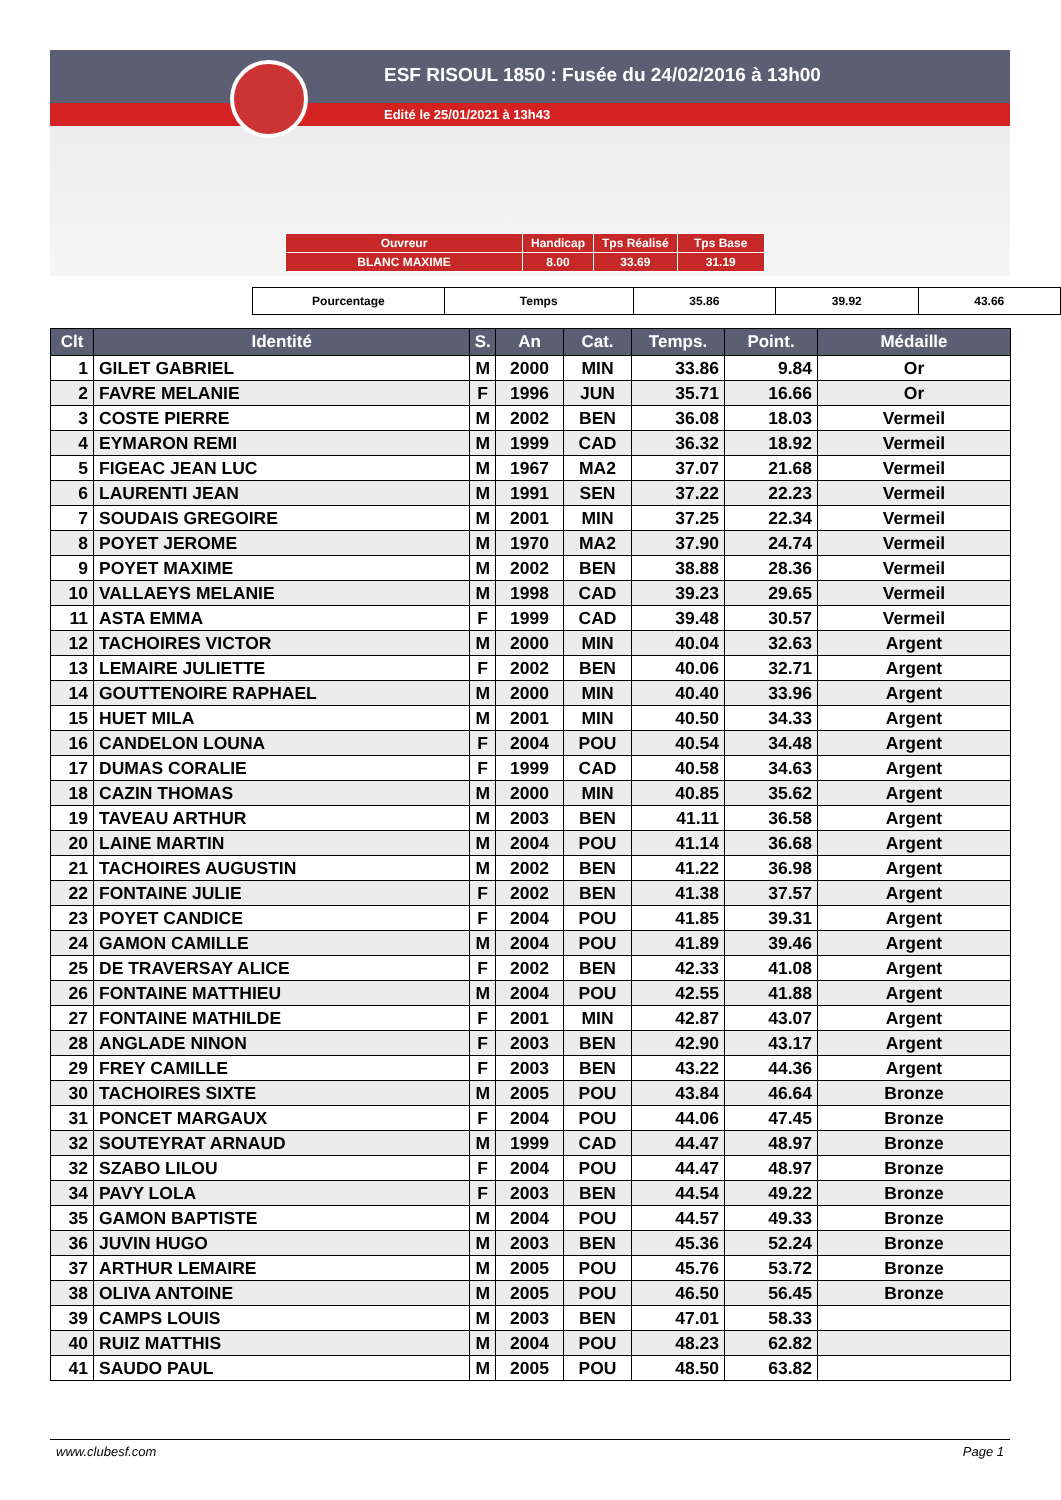ESF RISOUL 1850 : Fusée du 24/02/2016 à 13h00
Edité le 25/01/2021 à 13h43
| Ouvreur | Handicap | Tps Réalisé | Tps Base |
| BLANC MAXIME | 8.00 | 33.69 | 31.19 |
| Pourcentage | Temps | 35.86 | 39.92 | 43.66 |
| Clt | Identité | S. | An | Cat. | Temps. | Point. | Médaille |
| --- | --- | --- | --- | --- | --- | --- | --- |
| 1 | GILET GABRIEL | M | 2000 | MIN | 33.86 | 9.84 | Or |
| 2 | FAVRE MELANIE | F | 1996 | JUN | 35.71 | 16.66 | Or |
| 3 | COSTE PIERRE | M | 2002 | BEN | 36.08 | 18.03 | Vermeil |
| 4 | EYMARON REMI | M | 1999 | CAD | 36.32 | 18.92 | Vermeil |
| 5 | FIGEAC JEAN LUC | M | 1967 | MA2 | 37.07 | 21.68 | Vermeil |
| 6 | LAURENTI JEAN | M | 1991 | SEN | 37.22 | 22.23 | Vermeil |
| 7 | SOUDAIS GREGOIRE | M | 2001 | MIN | 37.25 | 22.34 | Vermeil |
| 8 | POYET JEROME | M | 1970 | MA2 | 37.90 | 24.74 | Vermeil |
| 9 | POYET MAXIME | M | 2002 | BEN | 38.88 | 28.36 | Vermeil |
| 10 | VALLAEYS MELANIE | M | 1998 | CAD | 39.23 | 29.65 | Vermeil |
| 11 | ASTA EMMA | F | 1999 | CAD | 39.48 | 30.57 | Vermeil |
| 12 | TACHOIRES VICTOR | M | 2000 | MIN | 40.04 | 32.63 | Argent |
| 13 | LEMAIRE JULIETTE | F | 2002 | BEN | 40.06 | 32.71 | Argent |
| 14 | GOUTTENOIRE RAPHAEL | M | 2000 | MIN | 40.40 | 33.96 | Argent |
| 15 | HUET MILA | M | 2001 | MIN | 40.50 | 34.33 | Argent |
| 16 | CANDELON LOUNA | F | 2004 | POU | 40.54 | 34.48 | Argent |
| 17 | DUMAS CORALIE | F | 1999 | CAD | 40.58 | 34.63 | Argent |
| 18 | CAZIN THOMAS | M | 2000 | MIN | 40.85 | 35.62 | Argent |
| 19 | TAVEAU ARTHUR | M | 2003 | BEN | 41.11 | 36.58 | Argent |
| 20 | LAINE MARTIN | M | 2004 | POU | 41.14 | 36.68 | Argent |
| 21 | TACHOIRES AUGUSTIN | M | 2002 | BEN | 41.22 | 36.98 | Argent |
| 22 | FONTAINE JULIE | F | 2002 | BEN | 41.38 | 37.57 | Argent |
| 23 | POYET CANDICE | F | 2004 | POU | 41.85 | 39.31 | Argent |
| 24 | GAMON CAMILLE | M | 2004 | POU | 41.89 | 39.46 | Argent |
| 25 | DE TRAVERSAY ALICE | F | 2002 | BEN | 42.33 | 41.08 | Argent |
| 26 | FONTAINE MATTHIEU | M | 2004 | POU | 42.55 | 41.88 | Argent |
| 27 | FONTAINE MATHILDE | F | 2001 | MIN | 42.87 | 43.07 | Argent |
| 28 | ANGLADE NINON | F | 2003 | BEN | 42.90 | 43.17 | Argent |
| 29 | FREY CAMILLE | F | 2003 | BEN | 43.22 | 44.36 | Argent |
| 30 | TACHOIRES SIXTE | M | 2005 | POU | 43.84 | 46.64 | Bronze |
| 31 | PONCET MARGAUX | F | 2004 | POU | 44.06 | 47.45 | Bronze |
| 32 | SOUTEYRAT ARNAUD | M | 1999 | CAD | 44.47 | 48.97 | Bronze |
| 32 | SZABO LILOU | F | 2004 | POU | 44.47 | 48.97 | Bronze |
| 34 | PAVY LOLA | F | 2003 | BEN | 44.54 | 49.22 | Bronze |
| 35 | GAMON BAPTISTE | M | 2004 | POU | 44.57 | 49.33 | Bronze |
| 36 | JUVIN HUGO | M | 2003 | BEN | 45.36 | 52.24 | Bronze |
| 37 | ARTHUR LEMAIRE | M | 2005 | POU | 45.76 | 53.72 | Bronze |
| 38 | OLIVA ANTOINE | M | 2005 | POU | 46.50 | 56.45 | Bronze |
| 39 | CAMPS LOUIS | M | 2003 | BEN | 47.01 | 58.33 | |
| 40 | RUIZ MATTHIS | M | 2004 | POU | 48.23 | 62.82 | |
| 41 | SAUDO PAUL | M | 2005 | POU | 48.50 | 63.82 | |
www.clubesf.com Page 1